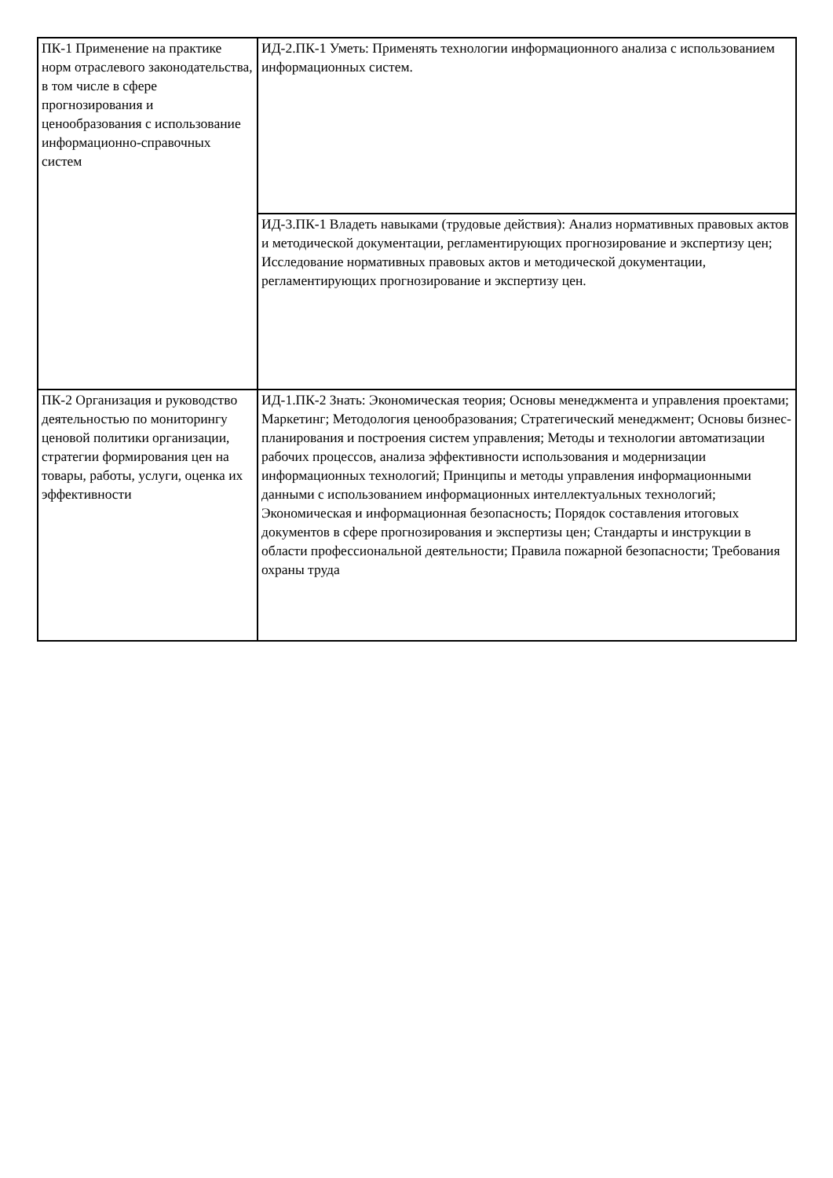| ПК-1 Применение на практике норм отраслевого законодательства, в том числе в сфере прогнозирования и ценообразования с использование информационно-справочных систем | ИД-2.ПК-1 Уметь: Применять технологии информационного анализа с использованием информационных систем. |
| | ИД-3.ПК-1 Владеть навыками (трудовые действия): Анализ нормативных правовых актов и методической документации, регламентирующих прогнозирование и экспертизу цен; Исследование нормативных правовых актов и методической документации, регламентирующих прогнозирование и экспертизу цен. |
| ПК-2 Организация и руководство деятельностью по мониторингу ценовой политики организации, стратегии формирования цен на товары, работы, услуги, оценка их эффективности | ИД-1.ПК-2 Знать: Экономическая теория; Основы менеджмента и управления проектами; Маркетинг; Методология ценообразования; Стратегический менеджмент; Основы бизнес-планирования и построения систем управления; Методы и технологии автоматизации рабочих процессов, анализа эффективности использования и модернизации информационных технологий; Принципы и методы управления информационными данными с использованием информационных интеллектуальных технологий; Экономическая и информационная безопасность; Порядок составления итоговых документов в сфере прогнозирования и экспертизы цен; Стандарты и инструкции в области профессиональной деятельности; Правила пожарной безопасности; Требования охраны труда |